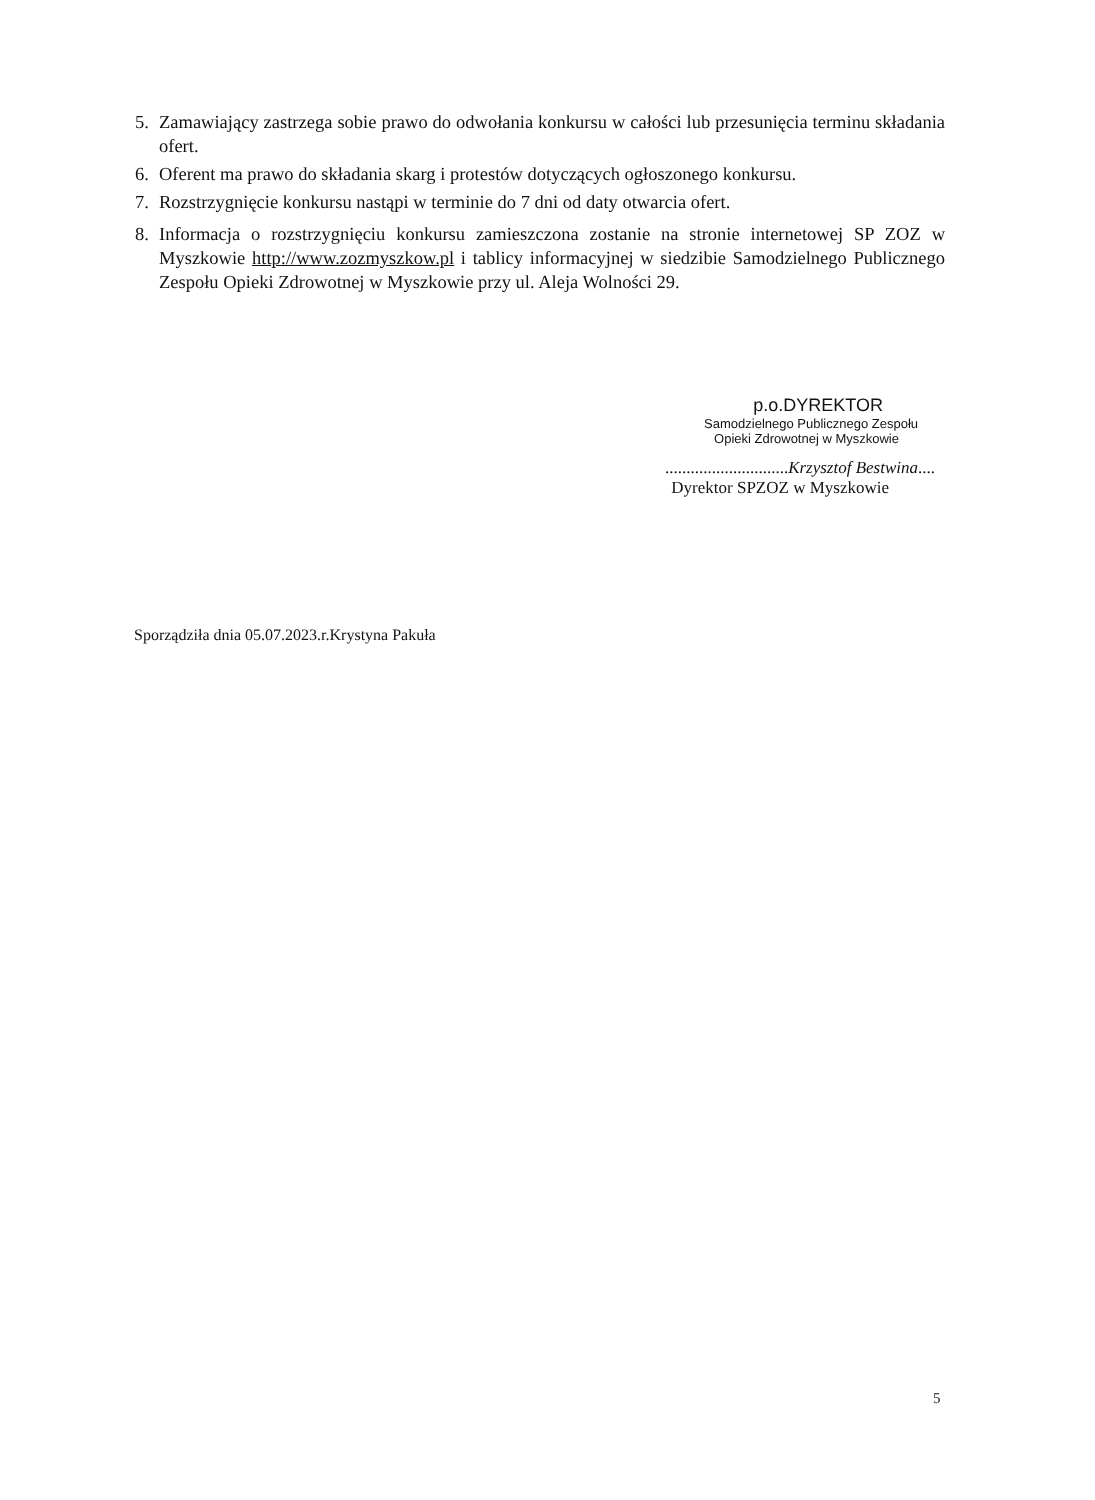5. Zamawiający zastrzega sobie prawo do odwołania konkursu w całości lub przesunięcia terminu składania ofert.
6. Oferent ma prawo do składania skarg i protestów dotyczących ogłoszonego konkursu.
7. Rozstrzygnięcie konkursu nastąpi w terminie do 7 dni od daty otwarcia ofert.
8. Informacja o rozstrzygnięciu konkursu zamieszczona zostanie na stronie internetowej SP ZOZ w Myszkowie http://www.zozmyszkow.pl i tablicy informacyjnej w siedzibie Samodzielnego Publicznego Zespołu Opieki Zdrowotnej w Myszkowie przy ul. Aleja Wolności 29.
p.o.DYREKTOR
Samodzielnego Publicznego Zespołu
Opieki Zdrowotnej w Myszkowie
.............................Krzysztof Bestwina....
Dyrektor SPZOZ w Myszkowie
Sporządziła dnia 05.07.2023.r.Krystyna Pakuła
5